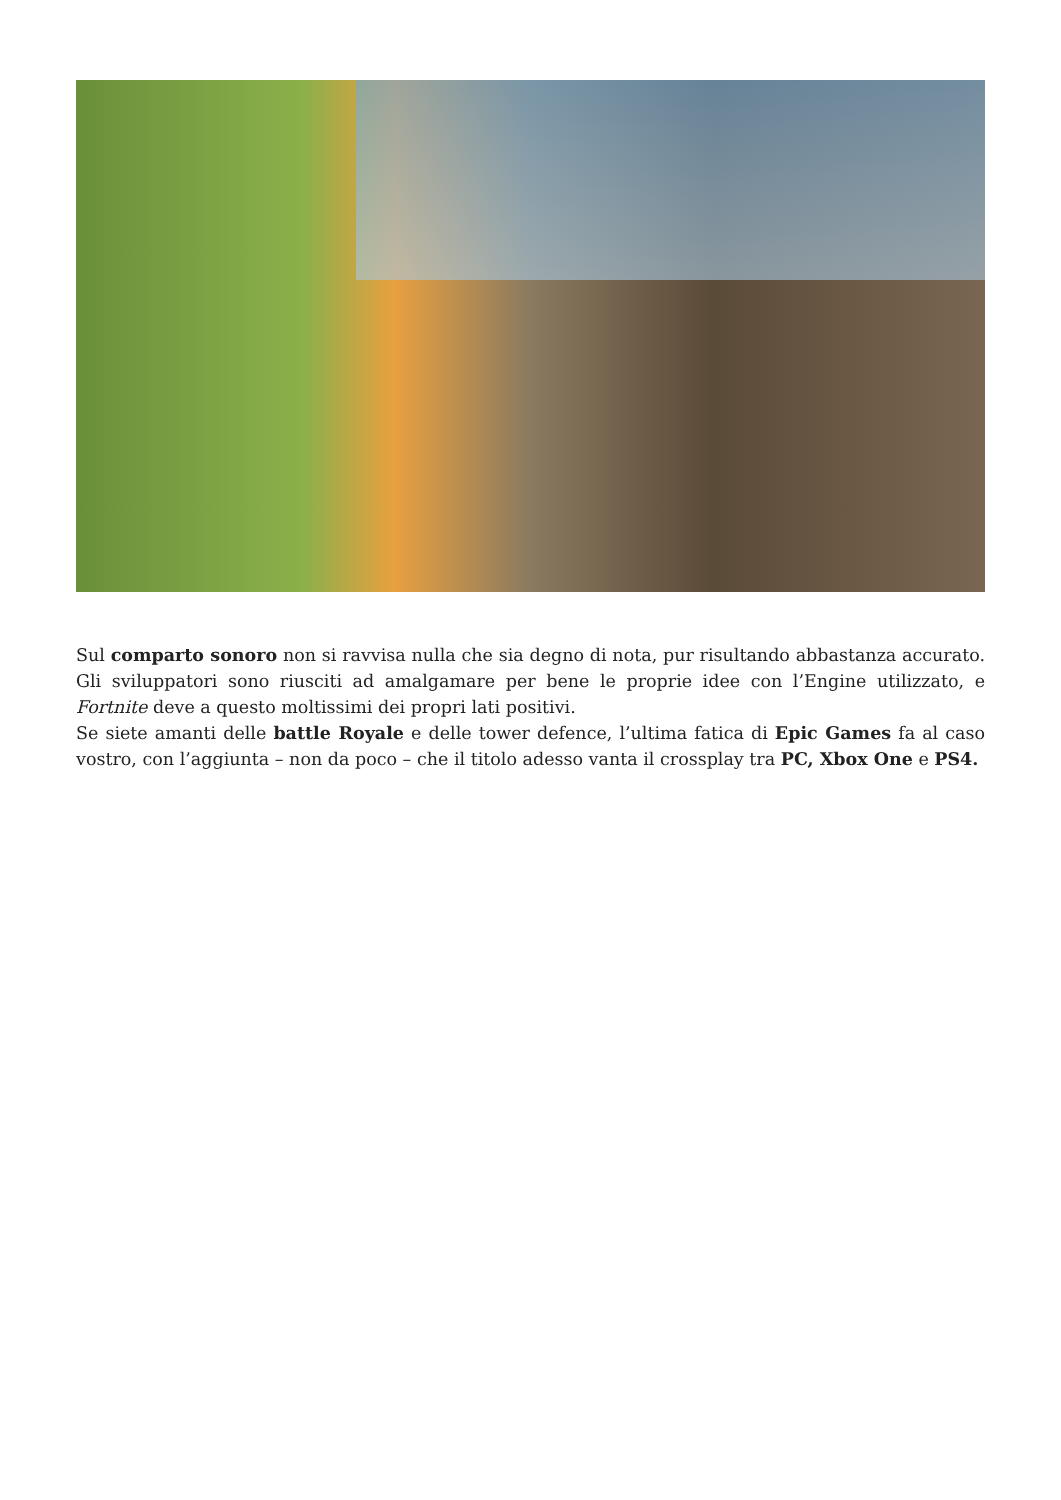Sul comparto sonoro non si ravvisa nulla che sia degno di nota, pur risultando abbastanza accurato. Gli sviluppatori sono riusciti ad amalgamare per bene le proprie idee con l’Engine utilizzato, e Fortnite deve a questo moltissimi dei propri lati positivi.
Se siete amanti delle battle Royale e delle tower defence, l’ultima fatica di Epic Games fa al caso vostro, con l’aggiunta – non da poco – che il titolo adesso vanta il crossplay tra PC, Xbox One e PS4.